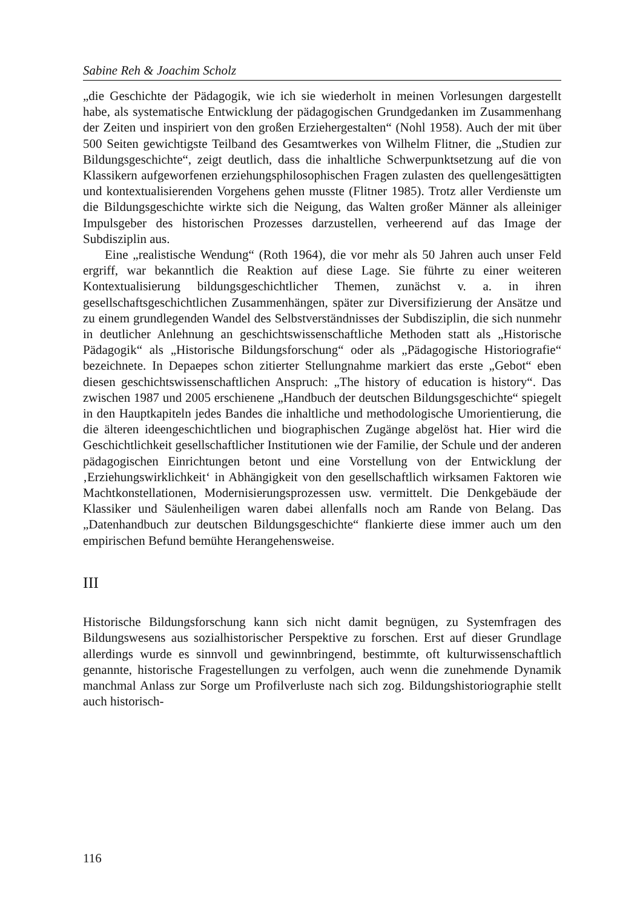Sabine Reh & Joachim Scholz
„die Geschichte der Pädagogik, wie ich sie wiederholt in meinen Vorlesungen dargestellt habe, als systematische Entwicklung der pädagogischen Grundgedanken im Zusammenhang der Zeiten und inspiriert von den großen Erziehergestalten“ (Nohl 1958). Auch der mit über 500 Seiten gewichtigste Teilband des Gesamtwerkes von Wilhelm Flitner, die „Studien zur Bildungsgeschichte“, zeigt deutlich, dass die inhaltliche Schwerpunktsetzung auf die von Klassikern aufgeworfenen erziehungsphilosophischen Fragen zulasten des quellengesättigten und kontextualisierenden Vorgehens gehen musste (Flitner 1985). Trotz aller Verdienste um die Bildungsgeschichte wirkte sich die Neigung, das Walten großer Männer als alleiniger Impulsgeber des historischen Prozesses darzustellen, verheerend auf das Image der Subdisziplin aus.
Eine „realistische Wendung“ (Roth 1964), die vor mehr als 50 Jahren auch unser Feld ergriff, war bekanntlich die Reaktion auf diese Lage. Sie führte zu einer weiteren Kontextualisierung bildungsgeschichtlicher Themen, zunächst v. a. in ihren gesellschaftsgeschichtlichen Zusammenhängen, später zur Diversifizierung der Ansätze und zu einem grundlegenden Wandel des Selbstverständnisses der Subdisziplin, die sich nunmehr in deutlicher Anlehnung an geschichtswissenschaftliche Methoden statt als „Historische Pädagogik“ als „Historische Bildungsforschung“ oder als „Pädagogische Historiografie“ bezeichnete. In Depaepes schon zitierter Stellungnahme markiert das erste „Gebot“ eben diesen geschichtswissenschaftlichen Anspruch: „The history of education is history“. Das zwischen 1987 und 2005 erschienene „Handbuch der deutschen Bildungsgeschichte“ spiegelt in den Hauptkapiteln jedes Bandes die inhaltliche und methodologische Umorientierung, die die älteren ideengeschichtlichen und biographischen Zugänge abgelöst hat. Hier wird die Geschichtlichkeit gesellschaftlicher Institutionen wie der Familie, der Schule und der anderen pädagogischen Einrichtungen betont und eine Vorstellung von der Entwicklung der ‚Erziehungswirklichkeit‘ in Abhängigkeit von den gesellschaftlich wirksamen Faktoren wie Machtkonstellationen, Modernisierungsprozessen usw. vermittelt. Die Denkgebäude der Klassiker und Säulenheiligen waren dabei allenfalls noch am Rande von Belang. Das „Datenhandbuch zur deutschen Bildungsgeschichte“ flankierte diese immer auch um den empirischen Befund bemühte Herangehensweise.
III
Historische Bildungsforschung kann sich nicht damit begnügen, zu Systemfragen des Bildungswesens aus sozialhistorischer Perspektive zu forschen. Erst auf dieser Grundlage allerdings wurde es sinnvoll und gewinnbringend, bestimmte, oft kulturwissenschaftlich genannte, historische Fragestellungen zu verfolgen, auch wenn die zunehmende Dynamik manchmal Anlass zur Sorge um Profilverluste nach sich zog. Bildungshistoriographie stellt auch historisch-
116